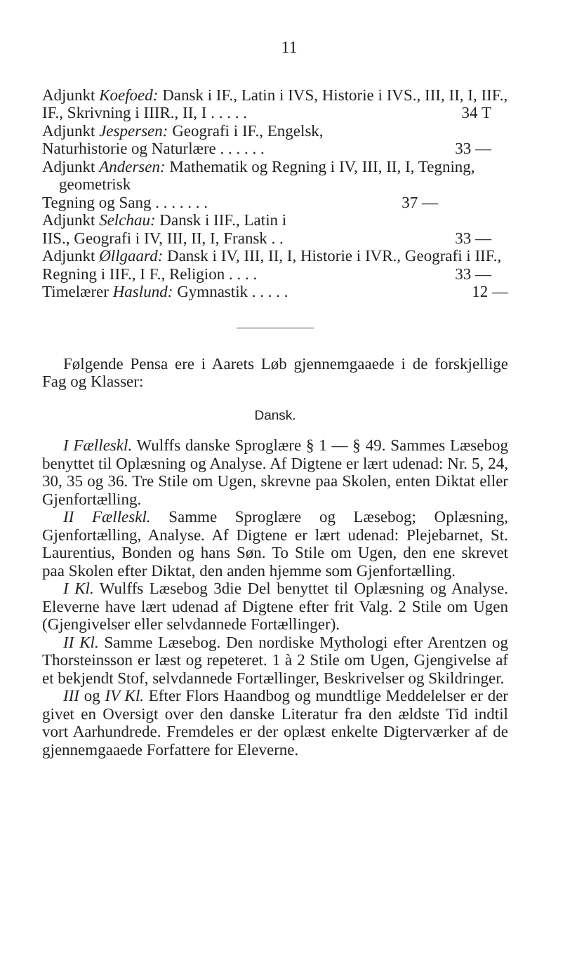11
Adjunkt Koefoed: Dansk i IF., Latin i IVS, Historie i IVS., III, II, I, IIF., IF., Skrivning i IIIR., II, I . . . . . 34 T
Adjunkt Jespersen: Geografi i IF., Engelsk, Naturhistorie og Naturlære . . . . . . 33 —
Adjunkt Andersen: Mathematik og Regning i IV, III, II, I, Tegning, geometrisk Tegning og Sang . . . . . . . 37 —
Adjunkt Selchau: Dansk i IIF., Latin i IIS., Geografi i IV, III, II, I, Fransk . . 33 —
Adjunkt Øllgaard: Dansk i IV, III, II, I, Historie i IVR., Geografi i IIF., Regning i IIF., I F., Religion . . . . 33 —
Timelærer Haslund: Gymnastik . . . . . 12 —
Følgende Pensa ere i Aarets Løb gjennemgaaede i de forskjellige Fag og Klasser:
Dansk.
I Fælleskl. Wulffs danske Sproglære § 1 — § 49. Sammes Læsebog benyttet til Oplæsning og Analyse. Af Digtene er lært udenad: Nr. 5, 24, 30, 35 og 36. Tre Stile om Ugen, skrevne paa Skolen, enten Diktat eller Gjenfortælling.
II Fælleskl. Samme Sproglære og Læsebog; Oplæsning, Gjenfortælling, Analyse. Af Digtene er lært udenad: Plejebarnet, St. Laurentius, Bonden og hans Søn. To Stile om Ugen, den ene skrevet paa Skolen efter Diktat, den anden hjemme som Gjenfortælling.
I Kl. Wulffs Læsebog 3die Del benyttet til Oplæsning og Analyse. Eleverne have lært udenad af Digtene efter frit Valg. 2 Stile om Ugen (Gjengivelser eller selvdannede Fortællinger).
II Kl. Samme Læsebog. Den nordiske Mythologi efter Arentzen og Thorsteinsson er læst og repeteret. 1 à 2 Stile om Ugen, Gjengivelse af et bekjendt Stof, selvdannede Fortællinger, Beskrivelser og Skildringer.
III og IV Kl. Efter Flors Haandbog og mundtlige Meddelelser er der givet en Oversigt over den danske Literatur fra den ældste Tid indtil vort Aarhundrede. Fremdeles er der oplæst enkelte Digterværker af de gjennemgaaede Forfattere for Eleverne.